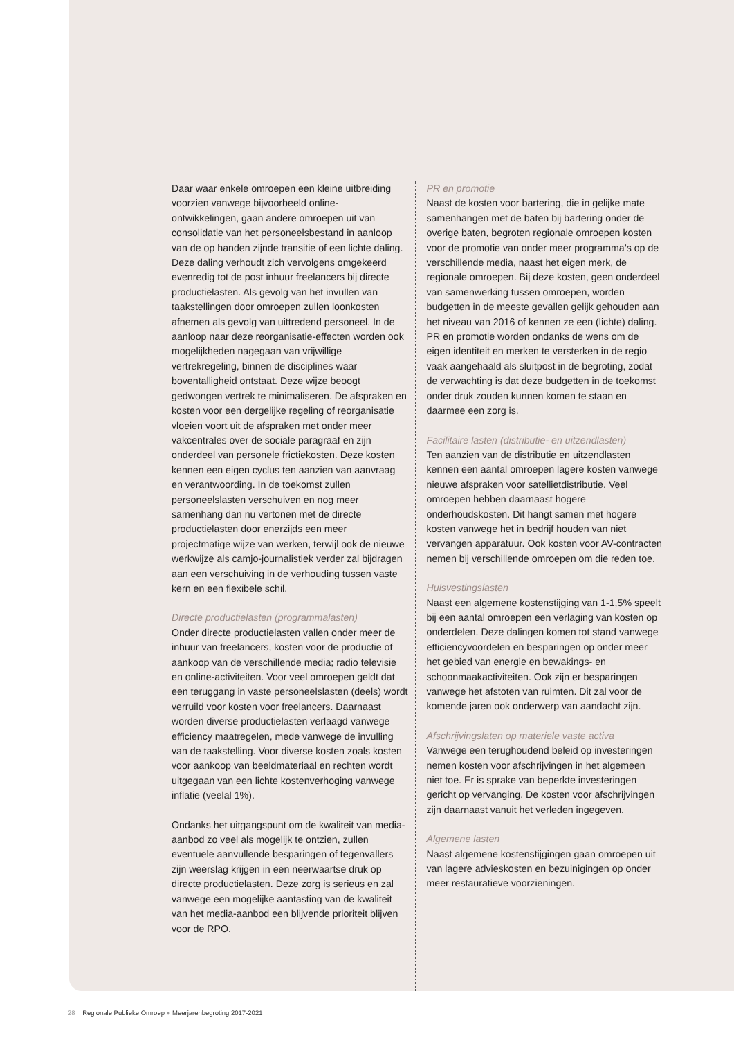Daar waar enkele omroepen een kleine uitbreiding voorzien vanwege bijvoorbeeld online- ontwikkelingen, gaan andere omroepen uit van consolidatie van het personeelsbestand in aanloop van de op handen zijnde transitie of een lichte daling. Deze daling verhoudt zich vervolgens omgekeerd evenredig tot de post inhuur freelancers bij directe productielasten. Als gevolg van het invullen van taakstellingen door omroepen zullen loonkosten afnemen als gevolg van uittredend personeel. In de aanloop naar deze reorganisatie-effecten worden ook mogelijkheden nagegaan van vrijwillige vertrekregeling, binnen de disciplines waar boventalligheid ontstaat. Deze wijze beoogt gedwongen vertrek te minimaliseren. De afspraken en kosten voor een dergelijke regeling of reorganisatie vloeien voort uit de afspraken met onder meer vakcentrales over de sociale paragraaf en zijn onderdeel van personele frictiekosten. Deze kosten kennen een eigen cyclus ten aanzien van aanvraag en verantwoording. In de toekomst zullen personeelslasten verschuiven en nog meer samenhang dan nu vertonen met de directe productielasten door enerzijds een meer projectmatige wijze van werken, terwijl ook de nieuwe werkwijze als camjo-journalistiek verder zal bijdragen aan een verschuiving in de verhouding tussen vaste kern en een flexibele schil.
Directe productielasten (programmalasten)
Onder directe productielasten vallen onder meer de inhuur van freelancers, kosten voor de productie of aankoop van de verschillende media; radio televisie en online-activiteiten. Voor veel omroepen geldt dat een teruggang in vaste personeelslasten (deels) wordt verruild voor kosten voor freelancers. Daarnaast worden diverse productielasten verlaagd vanwege efficiency maatregelen, mede vanwege de invulling van de taakstelling. Voor diverse kosten zoals kosten voor aankoop van beeldmateriaal en rechten wordt uitgegaan van een lichte kostenverhoging vanwege inflatie (veelal 1%).
Ondanks het uitgangspunt om de kwaliteit van media-aanbod zo veel als mogelijk te ontzien, zullen eventuele aanvullende besparingen of tegenvallers zijn weerslag krijgen in een neerwaartse druk op directe productielasten. Deze zorg is serieus en zal vanwege een mogelijke aantasting van de kwaliteit van het media-aanbod een blijvende prioriteit blijven voor de RPO.
PR en promotie
Naast de kosten voor bartering, die in gelijke mate samenhangen met de baten bij bartering onder de overige baten, begroten regionale omroepen kosten voor de promotie van onder meer programma’s op de verschillende media, naast het eigen merk, de regionale omroepen. Bij deze kosten, geen onderdeel van samenwerking tussen omroepen, worden budgetten in de meeste gevallen gelijk gehouden aan het niveau van 2016 of kennen ze een (lichte) daling. PR en promotie worden ondanks de wens om de eigen identiteit en merken te versterken in de regio vaak aangehaald als sluitpost in de begroting, zodat de verwachting is dat deze budgetten in de toekomst onder druk zouden kunnen komen te staan en daarmee een zorg is.
Facilitaire lasten (distributie- en uitzendlasten)
Ten aanzien van de distributie en uitzendlasten kennen een aantal omroepen lagere kosten vanwege nieuwe afspraken voor satellietdistributie. Veel omroepen hebben daarnaast hogere onderhoudskosten. Dit hangt samen met hogere kosten vanwege het in bedrijf houden van niet vervangen apparatuur. Ook kosten voor AV-contracten nemen bij verschillende omroepen om die reden toe.
Huisvestingslasten
Naast een algemene kostenstijging van 1-1,5% speelt bij een aantal omroepen een verlaging van kosten op onderdelen. Deze dalingen komen tot stand vanwege efficiencyvoordelen en besparingen op onder meer het gebied van energie en bewakings- en schoonmaakactiviteiten. Ook zijn er besparingen vanwege het afstoten van ruimten. Dit zal voor de komende jaren ook onderwerp van aandacht zijn.
Afschrijvingslaten op materiele vaste activa
Vanwege een terughoudend beleid op investeringen nemen kosten voor afschrijvingen in het algemeen niet toe. Er is sprake van beperkte investeringen gericht op vervanging. De kosten voor afschrijvingen zijn daarnaast vanuit het verleden ingegeven.
Algemene lasten
Naast algemene kostenstijgingen gaan omroepen uit van lagere advieskosten en bezuinigingen op onder meer restauratieve voorzieningen.
28 Regionale Publieke Omroep ● Meerjarenbegroting 2017-2021